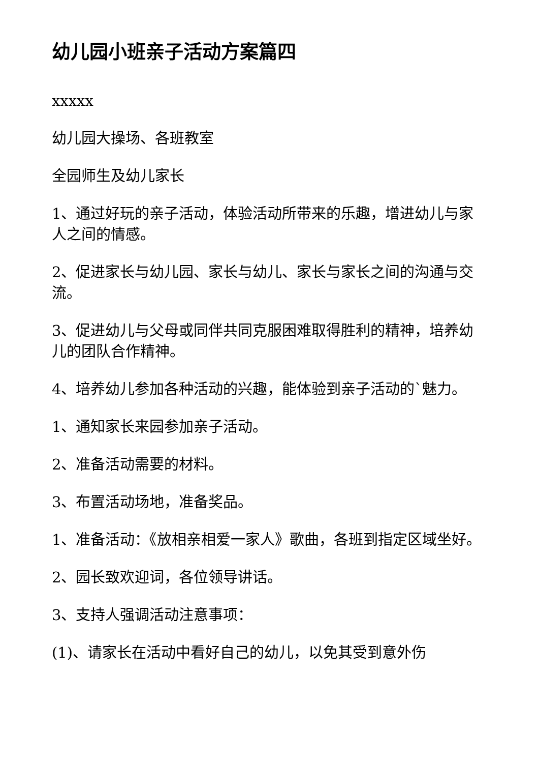幼儿园小班亲子活动方案篇四
xxxxx
幼儿园大操场、各班教室
全园师生及幼儿家长
1、通过好玩的亲子活动，体验活动所带来的乐趣，增进幼儿与家人之间的情感。
2、促进家长与幼儿园、家长与幼儿、家长与家长之间的沟通与交流。
3、促进幼儿与父母或同伴共同克服困难取得胜利的精神，培养幼儿的团队合作精神。
4、培养幼儿参加各种活动的兴趣，能体验到亲子活动的`魅力。
1、通知家长来园参加亲子活动。
2、准备活动需要的材料。
3、布置活动场地，准备奖品。
1、准备活动：《放相亲相爱一家人》歌曲，各班到指定区域坐好。
2、园长致欢迎词，各位领导讲话。
3、支持人强调活动注意事项：
(1)、请家长在活动中看好自己的幼儿，以免其受到意外伤